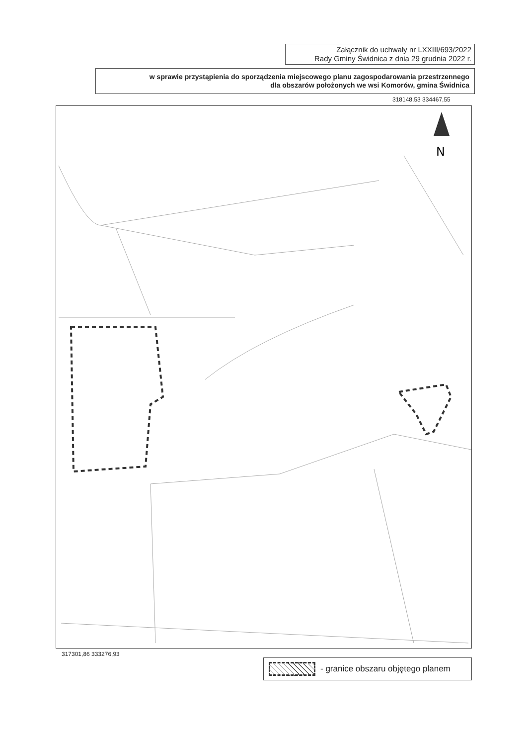Załącznik do uchwały nr LXXIII/693/2022
Rady Gminy Świdnica z dnia 29 grudnia 2022 r.
w sprawie przystąpienia do sporządzenia miejscowego planu zagospodarowania przestrzennego
dla obszarów położonych we wsi Komorów, gmina Świdnica
318148,53 334467,55
N
317301,86 333276,93
- granice obszaru objętego planem